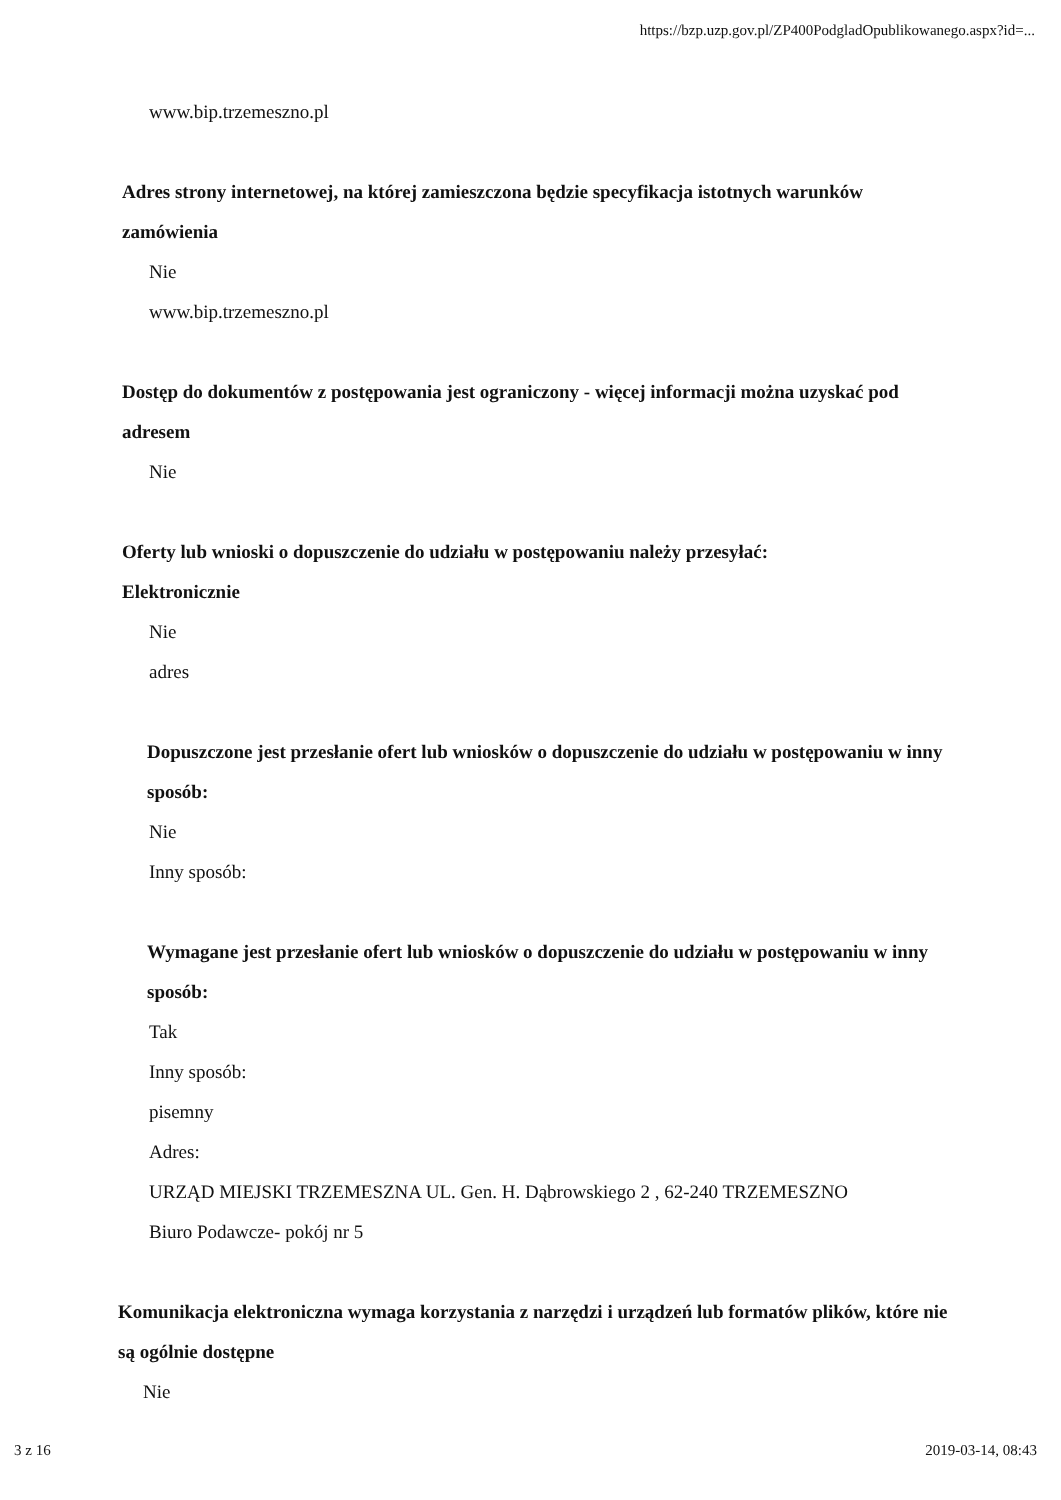https://bzp.uzp.gov.pl/ZP400PodgladOpublikowanego.aspx?id=...
www.bip.trzemeszno.pl
Adres strony internetowej, na której zamieszczona będzie specyfikacja istotnych warunków zamówienia
Nie
www.bip.trzemeszno.pl
Dostęp do dokumentów z postępowania jest ograniczony - więcej informacji można uzyskać pod adresem
Nie
Oferty lub wnioski o dopuszczenie do udziału w postępowaniu należy przesyłać:
Elektronicznie
Nie
adres
Dopuszczone jest przesłanie ofert lub wniosków o dopuszczenie do udziału w postępowaniu w inny sposób:
Nie
Inny sposób:
Wymagane jest przesłanie ofert lub wniosków o dopuszczenie do udziału w postępowaniu w inny sposób:
Tak
Inny sposób:
pisemny
Adres:
URZĄD MIEJSKI TRZEMESZNA UL. Gen. H. Dąbrowskiego 2 , 62-240 TRZEMESZNO
Biuro Podawcze- pokój nr 5
Komunikacja elektroniczna wymaga korzystania z narzędzi i urządzeń lub formatów plików, które nie są ogólnie dostępne
Nie
3 z 16 2019-03-14, 08:43